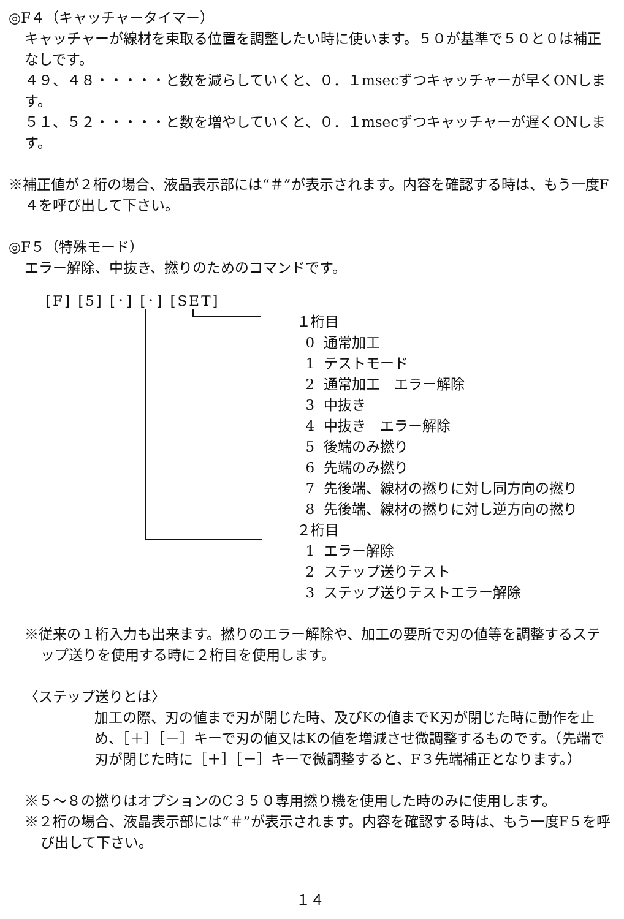◎F４（キャッチャータイマー）
キャッチャーが線材を束取る位置を調整したい時に使います。５０が基準で５０と０は補正なしです。
４９、４８・・・・・と数を減らしていくと、０．１msecずつキャッチャーが早くONします。
５１、５２・・・・・と数を増やしていくと、０．１msecずつキャッチャーが遅くONします。
※補正値が２桁の場合、液晶表示部には“＃”が表示されます。内容を確認する時は、もう一度F４を呼び出して下さい。
◎F５（特殊モード）
エラー解除、中抜き、撚りのためのコマンドです。
[F] [5] [･] [･] [SET]
１桁目
0 通常加工
1 テストモード
2 通常加工　エラー解除
3 中抜き
4 中抜き　エラー解除
5 後端のみ撚り
6 先端のみ撚り
7 先後端、線材の撚りに対し同方向の撚り
8 先後端、線材の撚りに対し逆方向の撚り
２桁目
1 エラー解除
2 ステップ送りテスト
3 ステップ送りテストエラー解除
※従来の１桁入力も出来ます。撚りのエラー解除や、加工の要所で刃の値等を調整するステップ送りを使用する時に２桁目を使用します。
〈ステップ送りとは〉
加工の際、刃の値まで刃が閉じた時、及びKの値までK刃が閉じた時に動作を止め、［＋］［－］キーで刃の値又はKの値を増減させ微調整するものです。（先端で刃が閉じた時に［＋］［－］キーで微調整すると、F３先端補正となります。）
※５～８の撚りはオプションのC３５０専用撚り機を使用した時のみに使用します。
※２桁の場合、液晶表示部には“＃”が表示されます。内容を確認する時は、もう一度F５を呼び出して下さい。
１４